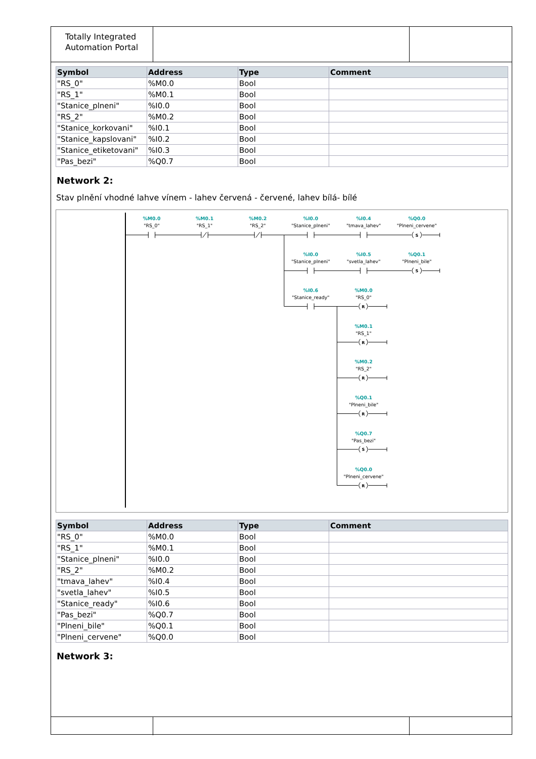Totally Integrated
Automation Portal
| Symbol | Address | Type | Comment |
| --- | --- | --- | --- |
| "RS_0" | %M0.0 | Bool | |
| "RS_1" | %M0.1 | Bool | |
| "Stanice_plneni" | %I0.0 | Bool | |
| "RS_2" | %M0.2 | Bool | |
| "Stanice_korkovani" | %I0.1 | Bool | |
| "Stanice_kapslovani" | %I0.2 | Bool | |
| "Stanice_etiketovani" | %I0.3 | Bool | |
| "Pas_bezi" | %Q0.7 | Bool | |
Network 2:
Stav plnění vhodné lahve vínem - lahev červená - červené, lahev bílá- bílé
%M0.0
%M0.1
%M0.2
%I0.0
%I0.4
%Q0.0
%I0.0
%I0.5
%Q0.1
%I0.6
%M0.0
%M0.1
%M0.2
%Q0.1
%Q0.7
%Q0.0
"RS_0"
"RS_1"
"RS_2"
"Stanice_plneni"
"tmava_lahev"
"Plneni_cervene"
"Stanice_plneni"
"svetla_lahev"
"Plneni_bile"
"Stanice_ready"
"RS_0"
"RS_1"
"RS_2"
"Plneni_bile"
"Pas_bezi"
"Plneni_cervene"
S
S
R
R
R
R
S
R
| Symbol | Address | Type | Comment |
| --- | --- | --- | --- |
| "RS_0" | %M0.0 | Bool | |
| "RS_1" | %M0.1 | Bool | |
| "Stanice_plneni" | %I0.0 | Bool | |
| "RS_2" | %M0.2 | Bool | |
| "tmava_lahev" | %I0.4 | Bool | |
| "svetla_lahev" | %I0.5 | Bool | |
| "Stanice_ready" | %I0.6 | Bool | |
| "Pas_bezi" | %Q0.7 | Bool | |
| "Plneni_bile" | %Q0.1 | Bool | |
| "Plneni_cervene" | %Q0.0 | Bool | |
Network 3: